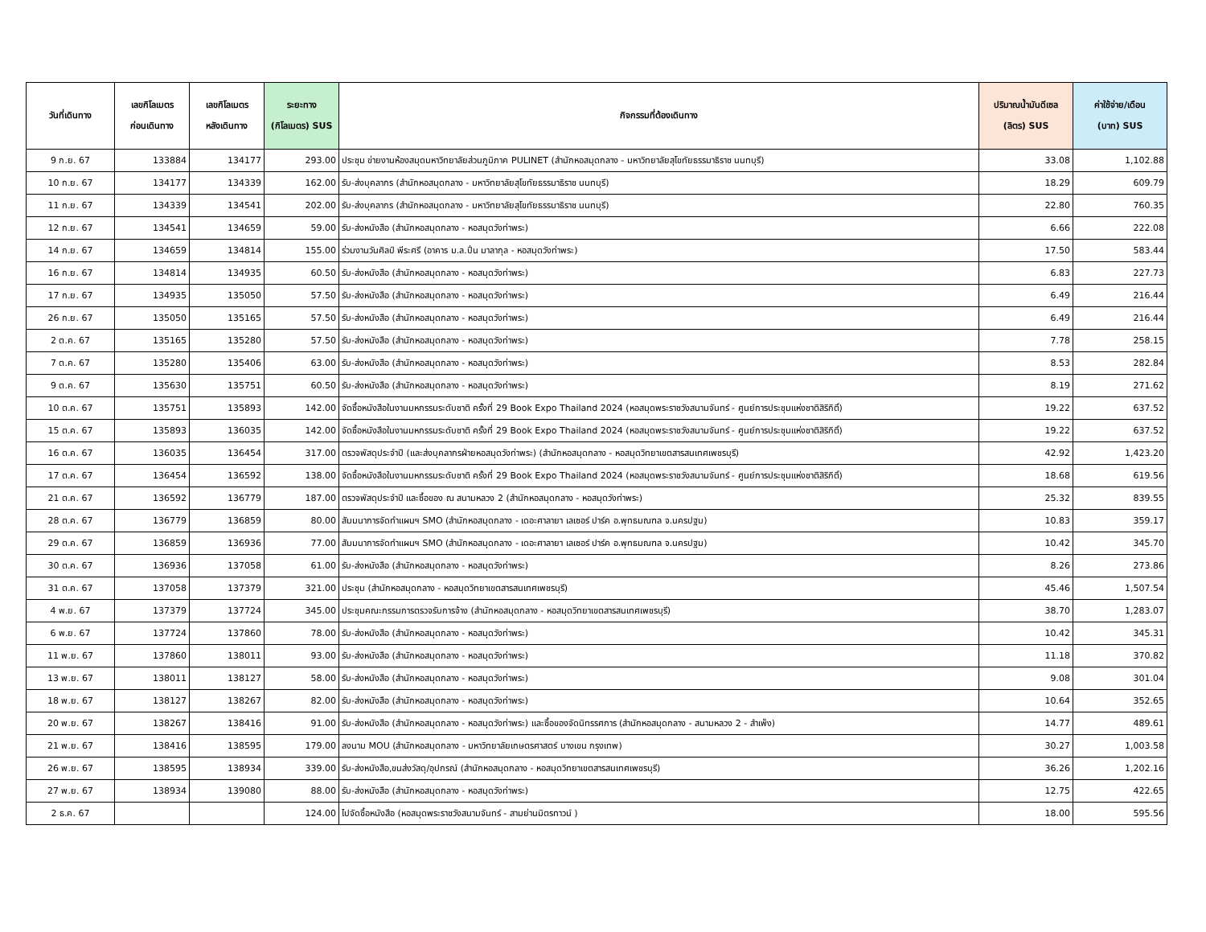| วันที่เดินทาง | เลขกิโลเมตร ก่อนเดินทาง | เลขกิโลเมตร หลังเดินทาง | ระยะทาง (กิโลเมตร) SUS | กิจกรรมที่ต้องเดินทาง | ปริมาณน้ำมันดีเซล (ลิตร) SUS | ค่าใช้จ่าย/เดือน (บาท) SUS |
| --- | --- | --- | --- | --- | --- | --- |
| 9 ก.ย. 67 | 133884 | 134177 | 293.00 | ประชุม ข่ายงานห้องสมุดมหาวิทยาลัยส่วนภูมิภาค PULINET (สำนักหอสมุดกลาง - มหาวิทยาลัยสุโขทัยธรรมาธิราช นนทบุรี) | 33.08 | 1,102.88 |
| 10 ก.ย. 67 | 134177 | 134339 | 162.00 | รับ-ส่งบุคลากร (สำนักหอสมุดกลาง - มหาวิทยาลัยสุโขทัยธรรมาธิราช นนทบุรี) | 18.29 | 609.79 |
| 11 ก.ย. 67 | 134339 | 134541 | 202.00 | รับ-ส่งบุคลากร (สำนักหอสมุดกลาง - มหาวิทยาลัยสุโขทัยธรรมาธิราช นนทบุรี) | 22.80 | 760.35 |
| 12 ก.ย. 67 | 134541 | 134659 | 59.00 | รับ-ส่งหนังสือ (สำนักหอสมุดกลาง - หอสมุดวังท่าพระ) | 6.66 | 222.08 |
| 14 ก.ย. 67 | 134659 | 134814 | 155.00 | ร่วมงานวันศิลป์ พีระศรี (อาคาร ม.ล.ปิ่น มาลากุล - หอสมุดวังท่าพระ) | 17.50 | 583.44 |
| 16 ก.ย. 67 | 134814 | 134935 | 60.50 | รับ-ส่งหนังสือ (สำนักหอสมุดกลาง - หอสมุดวังท่าพระ) | 6.83 | 227.73 |
| 17 ก.ย. 67 | 134935 | 135050 | 57.50 | รับ-ส่งหนังสือ (สำนักหอสมุดกลาง - หอสมุดวังท่าพระ) | 6.49 | 216.44 |
| 26 ก.ย. 67 | 135050 | 135165 | 57.50 | รับ-ส่งหนังสือ (สำนักหอสมุดกลาง - หอสมุดวังท่าพระ) | 6.49 | 216.44 |
| 2 ต.ค. 67 | 135165 | 135280 | 57.50 | รับ-ส่งหนังสือ (สำนักหอสมุดกลาง - หอสมุดวังท่าพระ) | 7.78 | 258.15 |
| 7 ต.ค. 67 | 135280 | 135406 | 63.00 | รับ-ส่งหนังสือ (สำนักหอสมุดกลาง - หอสมุดวังท่าพระ) | 8.53 | 282.84 |
| 9 ต.ค. 67 | 135630 | 135751 | 60.50 | รับ-ส่งหนังสือ (สำนักหอสมุดกลาง - หอสมุดวังท่าพระ) | 8.19 | 271.62 |
| 10 ต.ค. 67 | 135751 | 135893 | 142.00 | จัดซื้อหนังสือในงานมหกรรมระดับชาติ ครั้งที่ 29 Book Expo Thailand 2024 (หอสมุดพระราชวังสนามจันทร์ - ศูนย์การประชุมแห่งชาติสิริกิติ์) | 19.22 | 637.52 |
| 15 ต.ค. 67 | 135893 | 136035 | 142.00 | จัดซื้อหนังสือในงานมหกรรมระดับชาติ ครั้งที่ 29 Book Expo Thailand 2024 (หอสมุดพระราชวังสนามจันทร์ - ศูนย์การประชุมแห่งชาติสิริกิติ์) | 19.22 | 637.52 |
| 16 ต.ค. 67 | 136035 | 136454 | 317.00 | ตรวจพัสดุประจำปี (และส่งบุคลากรฝ่ายหอสมุดวังท่าพระ) (สำนักหอสมุดกลาง - หอสมุดวิทยาเขตสารสนเทศเพชรบุรี) | 42.92 | 1,423.20 |
| 17 ต.ค. 67 | 136454 | 136592 | 138.00 | จัดซื้อหนังสือในงานมหกรรมระดับชาติ ครั้งที่ 29 Book Expo Thailand 2024 (หอสมุดพระราชวังสนามจันทร์ - ศูนย์การประชุมแห่งชาติสิริกิติ์) | 18.68 | 619.56 |
| 21 ต.ค. 67 | 136592 | 136779 | 187.00 | ตรวจพัสดุประจำปี และซื้อของ ณ สนามหลวง 2 (สำนักหอสมุดกลาง - หอสมุดวังท่าพระ) | 25.32 | 839.55 |
| 28 ต.ค. 67 | 136779 | 136859 | 80.00 | สัมมนาการจัดทำแผนฯ SMO (สำนักหอสมุดกลาง - เดอะศาลายา เลเซอร์ ปาร์ค อ.พุทธมณฑล จ.นครปฐม) | 10.83 | 359.17 |
| 29 ต.ค. 67 | 136859 | 136936 | 77.00 | สัมมนาการจัดทำแผนฯ SMO (สำนักหอสมุดกลาง - เดอะศาลายา เลเซอร์ ปาร์ค อ.พุทธมณฑล จ.นครปฐม) | 10.42 | 345.70 |
| 30 ต.ค. 67 | 136936 | 137058 | 61.00 | รับ-ส่งหนังสือ (สำนักหอสมุดกลาง - หอสมุดวังท่าพระ) | 8.26 | 273.86 |
| 31 ต.ค. 67 | 137058 | 137379 | 321.00 | ประชุม (สำนักหอสมุดกลาง - หอสมุดวิทยาเขตสารสนเทศเพชรบุรี) | 45.46 | 1,507.54 |
| 4 พ.ย. 67 | 137379 | 137724 | 345.00 | ประชุมคณะกรรมการตรวจรับการจ้าง (สำนักหอสมุดกลาง - หอสมุดวิทยาเขตสารสนเทศเพชรบุรี) | 38.70 | 1,283.07 |
| 6 พ.ย. 67 | 137724 | 137860 | 78.00 | รับ-ส่งหนังสือ (สำนักหอสมุดกลาง - หอสมุดวังท่าพระ) | 10.42 | 345.31 |
| 11 พ.ย. 67 | 137860 | 138011 | 93.00 | รับ-ส่งหนังสือ (สำนักหอสมุดกลาง - หอสมุดวังท่าพระ) | 11.18 | 370.82 |
| 13 พ.ย. 67 | 138011 | 138127 | 58.00 | รับ-ส่งหนังสือ (สำนักหอสมุดกลาง - หอสมุดวังท่าพระ) | 9.08 | 301.04 |
| 18 พ.ย. 67 | 138127 | 138267 | 82.00 | รับ-ส่งหนังสือ (สำนักหอสมุดกลาง - หอสมุดวังท่าพระ) | 10.64 | 352.65 |
| 20 พ.ย. 67 | 138267 | 138416 | 91.00 | รับ-ส่งหนังสือ (สำนักหอสมุดกลาง - หอสมุดวังท่าพระ) และซื้อของจัดนิทรรศการ (สำนักหอสมุดกลาง - สนามหลวง 2 - สำเพ็ง) | 14.77 | 489.61 |
| 21 พ.ย. 67 | 138416 | 138595 | 179.00 | ลงนาม MOU (สำนักหอสมุดกลาง - มหาวิทยาลัยเกษตรศาสตร์ บางเขน กรุงเทพ) | 30.27 | 1,003.58 |
| 26 พ.ย. 67 | 138595 | 138934 | 339.00 | รับ-ส่งหนังสือ,ขนส่งวัสดุ/อุปกรณ์ (สำนักหอสมุดกลาง - หอสมุดวิทยาเขตสารสนเทศเพชรบุรี) | 36.26 | 1,202.16 |
| 27 พ.ย. 67 | 138934 | 139080 | 88.00 | รับ-ส่งหนังสือ (สำนักหอสมุดกลาง - หอสมุดวังท่าพระ) | 12.75 | 422.65 |
| 2 ธ.ค. 67 | | | 124.00 | ไปจัดซื้อหนังสือ (หอสมุดพระราชวังสนามจันทร์ - สามย่านมิตรทาวน์ ) | 18.00 | 595.56 |